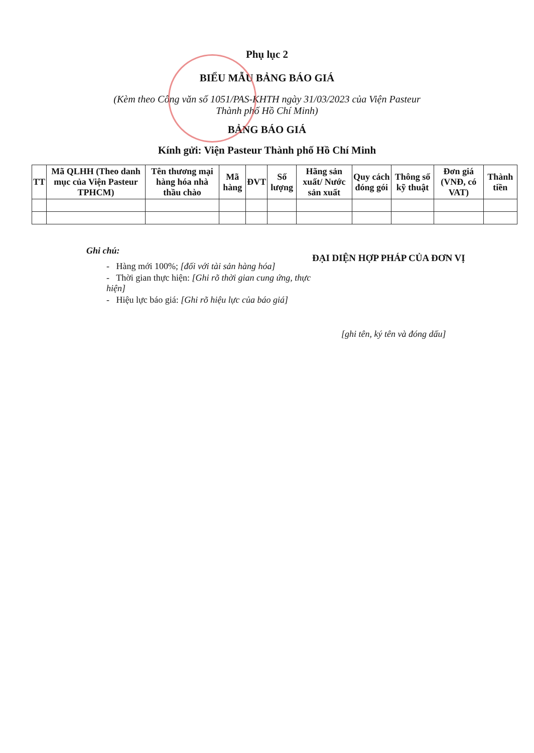Phụ lục 2
BIỂU MẪU BẢNG BÁO GIÁ
(Kèm theo Công văn số 1051/PAS-KHTH ngày 31/03/2023 của Viện Pasteur
Thành phố Hồ Chí Minh)
BẢNG BÁO GIÁ
Kính gửi: Viện Pasteur Thành phố Hồ Chí Minh
| TT | Mã QLHH (Theo danh mục của Viện Pasteur TPHCM) | Tên thương mại hàng hóa nhà thầu chào | Mã hàng | ĐVT | Số lượng | Hãng sản xuất/ Nước sản xuất | Quy cách đóng gói | Thông số kỹ thuật | Đơn giá (VNĐ, có VAT) | Thành tiền |
| --- | --- | --- | --- | --- | --- | --- | --- | --- | --- | --- |
Ghi chú:
- Hàng mới 100%; [đối với tài sản hàng hóa]
- Thời gian thực hiện: [Ghi rõ thời gian cung ứng, thực hiện]
- Hiệu lực báo giá: [Ghi rõ hiệu lực của báo giá]
ĐẠI DIỆN HỢP PHÁP CỦA ĐƠN VỊ
[ghi tên, ký tên và đóng dấu]